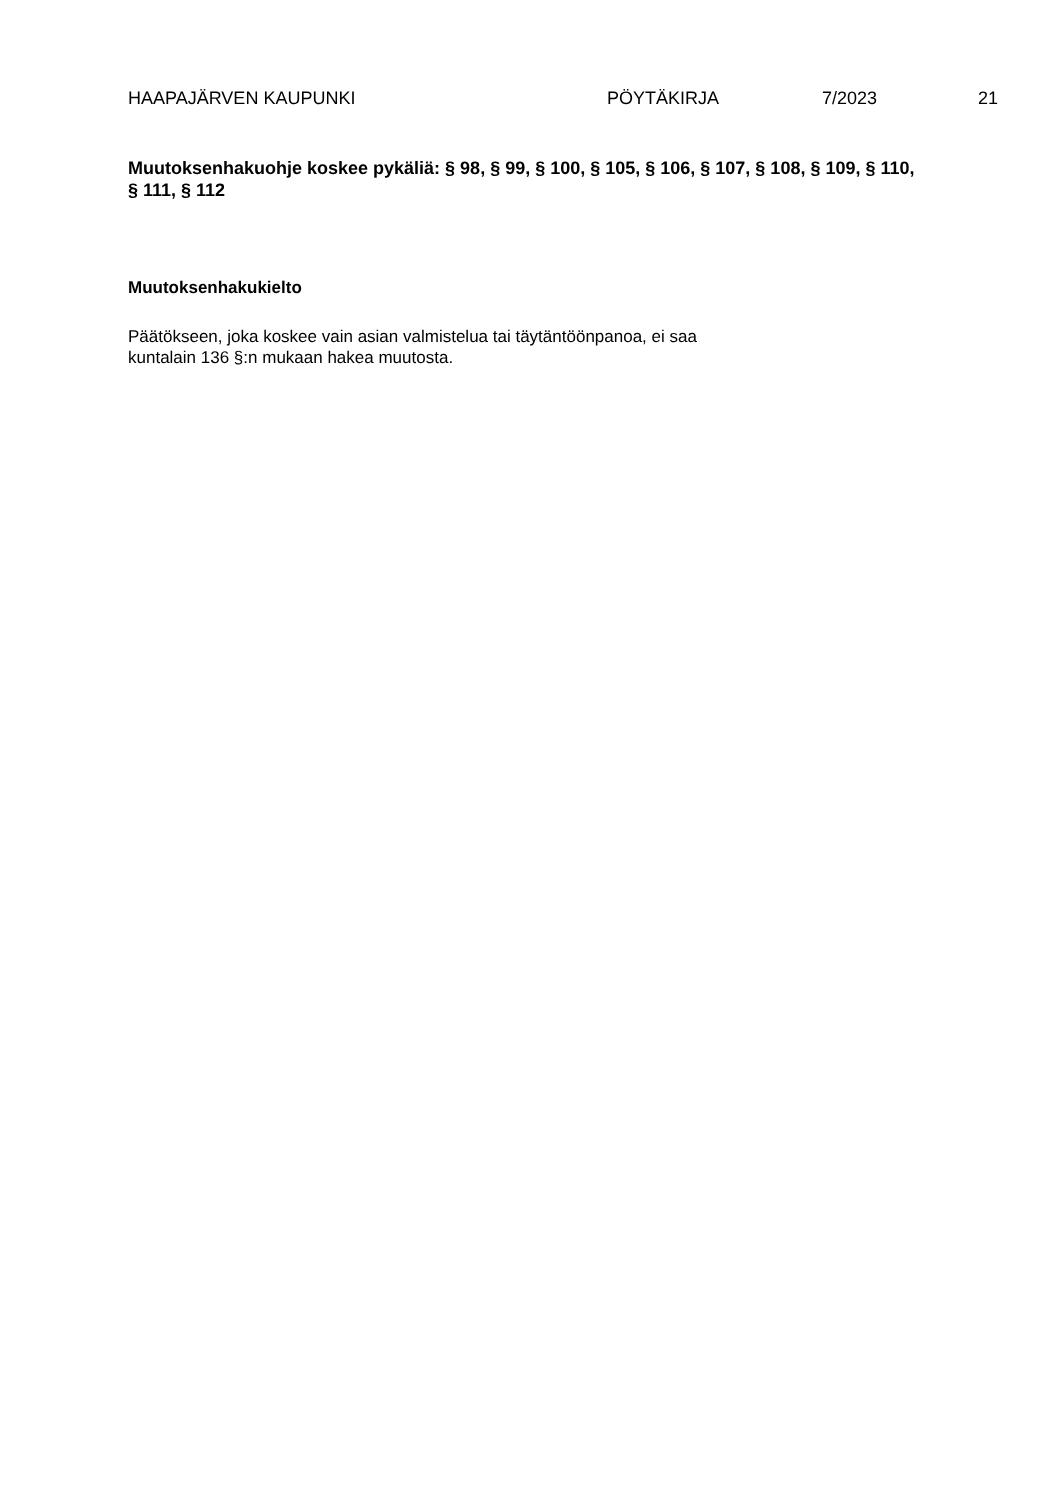HAAPAJÄRVEN KAUPUNKI PÖYTÄKIRJA 7/2023 21
Muutoksenhakuohje koskee pykäliä: § 98, § 99, § 100, § 105, § 106, § 107, § 108, § 109, § 110, § 111, § 112
Muutoksenhakukielto
Päätökseen, joka koskee vain asian valmistelua tai täytäntöönpanoa, ei saa
kuntalain 136 §:n mukaan hakea muutosta.